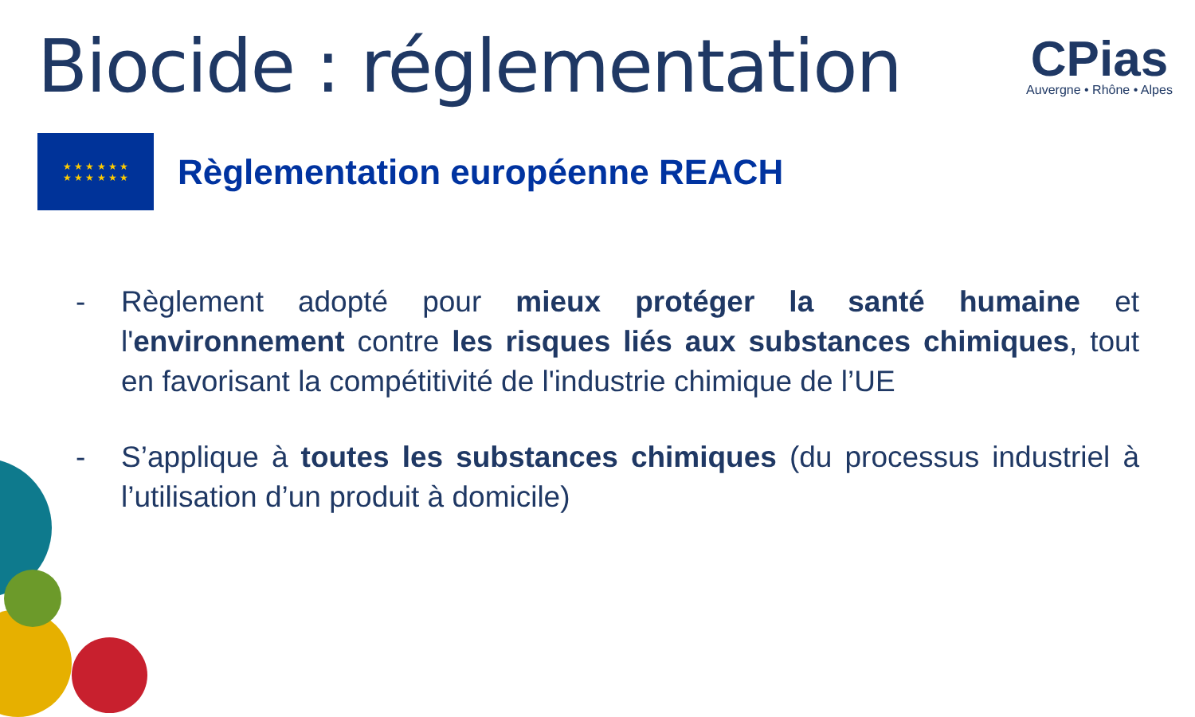Biocide : réglementation
CPias
Auvergne • Rhône • Alpes
★ ★ ★ ★ ★ ★
★ ★ ★ ★ ★ ★
Règlementation européenne REACH
- Règlement adopté pour mieux protéger la santé humaine et l'environnement contre les risques liés aux substances chimiques, tout en favorisant la compétitivité de l'industrie chimique de l’UE
- S’applique à toutes les substances chimiques (du processus industriel à l’utilisation d’un produit à domicile)